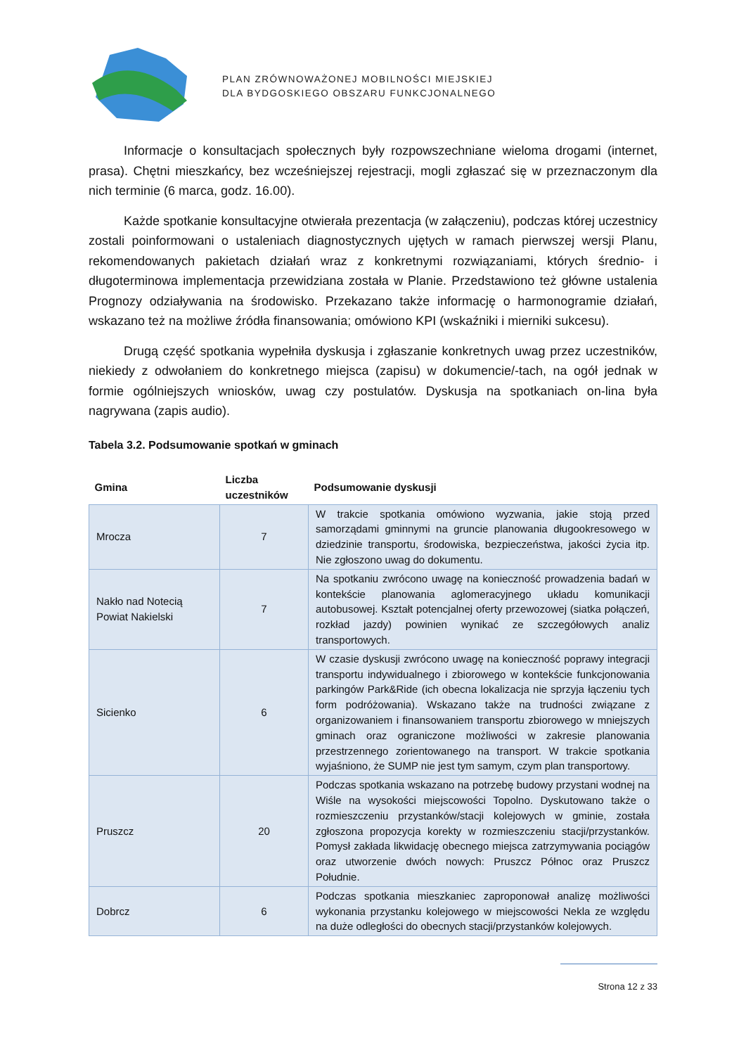PLAN ZRÓWNOWAŻONEJ MOBILNOŚCI MIEJSKIEJ
DLA BYDGOSKIEGO OBSZARU FUNKCJONALNEGO
Informacje o konsultacjach społecznych były rozpowszechniane wieloma drogami (internet, prasa). Chętni mieszkańcy, bez wcześniejszej rejestracji, mogli zgłaszać się w przeznaczonym dla nich terminie (6 marca, godz. 16.00).
Każde spotkanie konsultacyjne otwierała prezentacja (w załączeniu), podczas której uczestnicy zostali poinformowani o ustaleniach diagnostycznych ujętych w ramach pierwszej wersji Planu, rekomendowanych pakietach działań wraz z konkretnymi rozwiązaniami, których średnio- i długoterminowa implementacja przewidziana została w Planie. Przedstawiono też główne ustalenia Prognozy odziaływania na środowisko. Przekazano także informację o harmonogramie działań, wskazano też na możliwe źródła finansowania; omówiono KPI (wskaźniki i mierniki sukcesu).
Drugą część spotkania wypełniła dyskusja i zgłaszanie konkretnych uwag przez uczestników, niekiedy z odwołaniem do konkretnego miejsca (zapisu) w dokumencie/-tach, na ogół jednak w formie ogólniejszych wniosków, uwag czy postulatów. Dyskusja na spotkaniach on-lina była nagrywana (zapis audio).
Tabela 3.2. Podsumowanie spotkań w gminach
| Gmina | Liczba uczestników | Podsumowanie dyskusji |
| --- | --- | --- |
| Mrocza | 7 | W trakcie spotkania omówiono wyzwania, jakie stoją przed samorządami gminnymi na gruncie planowania długookresowego w dziedzinie transportu, środowiska, bezpieczeństwa, jakości życia itp. Nie zgłoszono uwag do dokumentu. |
| Nakło nad Notecią Powiat Nakielski | 7 | Na spotkaniu zwrócono uwagę na konieczność prowadzenia badań w kontekście planowania aglomeracyjnego układu komunikacji autobusowej. Kształt potencjalnej oferty przewozowej (siatka połączeń, rozkład jazdy) powinien wynikać ze szczegółowych analiz transportowych. |
| Sicienko | 6 | W czasie dyskusji zwrócono uwagę na konieczność poprawy integracji transportu indywidualnego i zbiorowego w kontekście funkcjonowania parkingów Park&Ride (ich obecna lokalizacja nie sprzyja łączeniu tych form podróżowania). Wskazano także na trudności związane z organizowaniem i finansowaniem transportu zbiorowego w mniejszych gminach oraz ograniczone możliwości w zakresie planowania przestrzennego zorientowanego na transport. W trakcie spotkania wyjaśniono, że SUMP nie jest tym samym, czym plan transportowy. |
| Pruszcz | 20 | Podczas spotkania wskazano na potrzebę budowy przystani wodnej na Wiśle na wysokości miejscowości Topolno. Dyskutowano także o rozmieszczeniu przystanków/stacji kolejowych w gminie, została zgłoszona propozycja korekty w rozmieszczeniu stacji/przystanków. Pomysł zakłada likwidację obecnego miejsca zatrzymywania pociągów oraz utworzenie dwóch nowych: Pruszcz Północ oraz Pruszcz Południe. |
| Dobrcz | 6 | Podczas spotkania mieszkaniec zaproponował analizę możliwości wykonania przystanku kolejowego w miejscowości Nekla ze względu na duże odległości do obecnych stacji/przystanków kolejowych. |
Strona 12 z 33